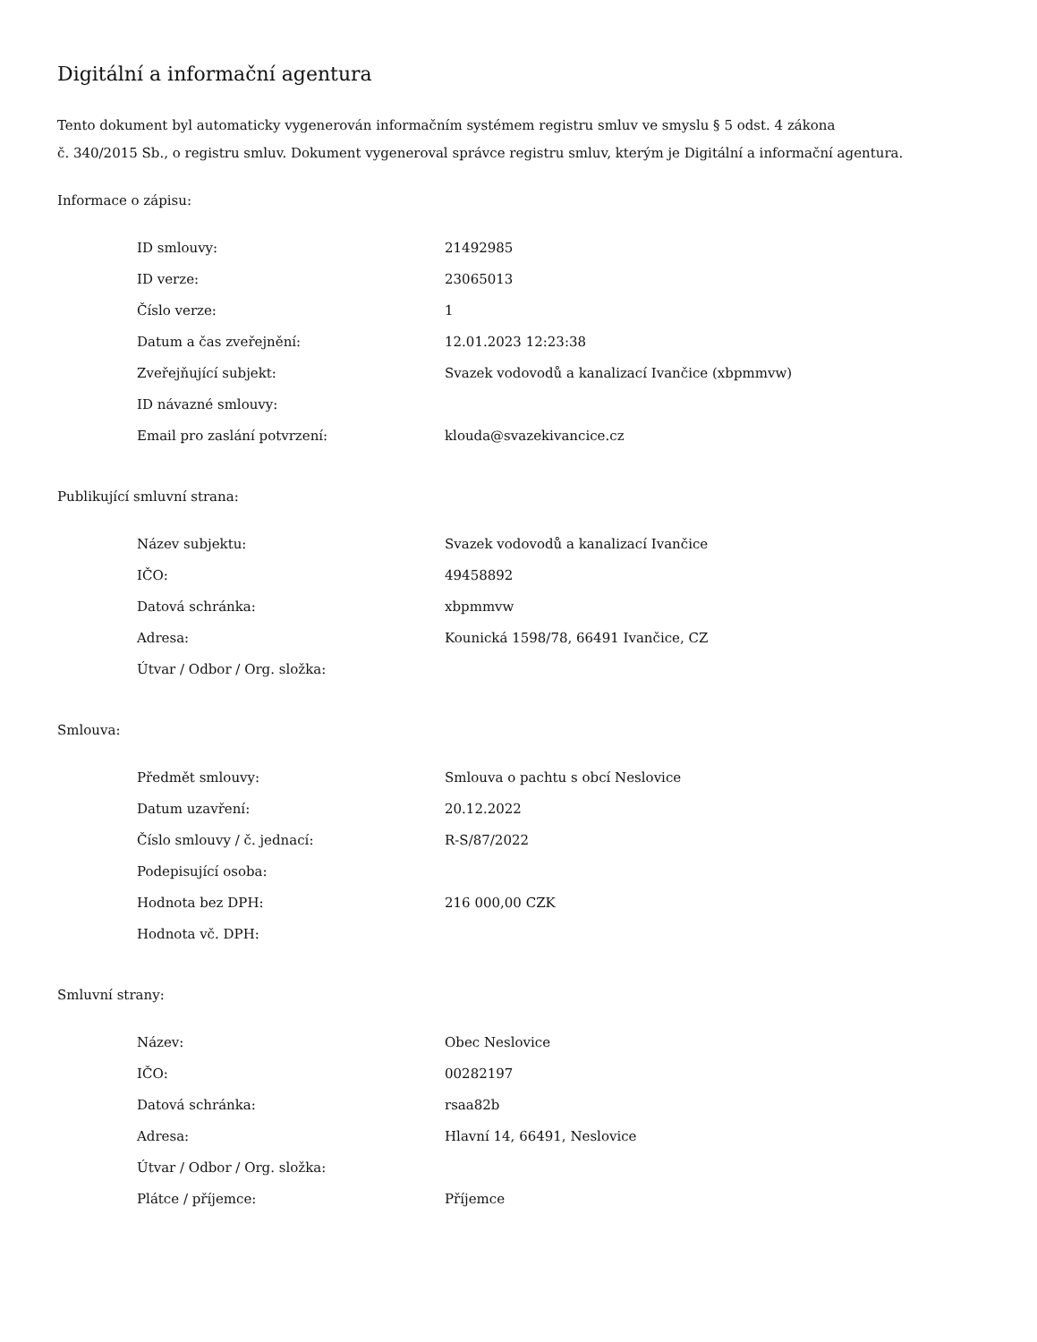Digitální a informační agentura
Tento dokument byl automaticky vygenerován informačním systémem registru smluv ve smyslu § 5 odst. 4 zákona
č. 340/2015 Sb., o registru smluv. Dokument vygeneroval správce registru smluv, kterým je Digitální a informační agentura.
Informace o zápisu:
| ID smlouvy: | 21492985 |
| ID verze: | 23065013 |
| Číslo verze: | 1 |
| Datum a čas zveřejnění: | 12.01.2023 12:23:38 |
| Zveřejňující subjekt: | Svazek vodovodů a kanalizací Ivančice (xbpmmvw) |
| ID návazné smlouvy: | |
| Email pro zaslání potvrzení: | klouda@svazekivancice.cz |
Publikující smluvní strana:
| Název subjektu: | Svazek vodovodů a kanalizací Ivančice |
| IČO: | 49458892 |
| Datová schránka: | xbpmmvw |
| Adresa: | Kounická 1598/78, 66491 Ivančice, CZ |
| Útvar / Odbor / Org. složka: | |
Smlouva:
| Předmět smlouvy: | Smlouva o pachtu s obcí Neslovice |
| Datum uzavření: | 20.12.2022 |
| Číslo smlouvy / č. jednací: | R-S/87/2022 |
| Podepisující osoba: | |
| Hodnota bez DPH: | 216 000,00 CZK |
| Hodnota vč. DPH: | |
Smluvní strany:
| Název: | Obec Neslovice |
| IČO: | 00282197 |
| Datová schránka: | rsaa82b |
| Adresa: | Hlavní 14, 66491, Neslovice |
| Útvar / Odbor / Org. složka: | |
| Plátce / příjemce: | Příjemce |